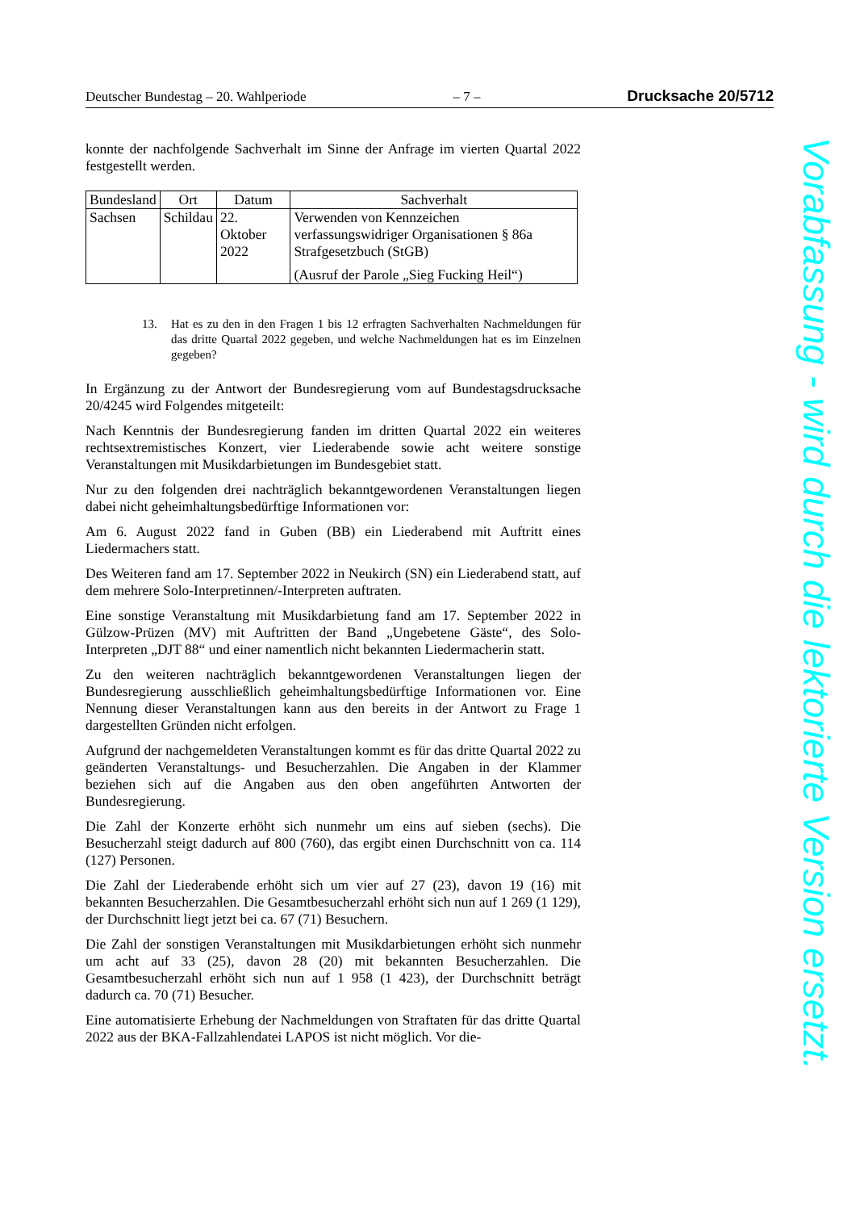Deutscher Bundestag – 20. Wahlperiode – 7 – Drucksache 20/5712
konnte der nachfolgende Sachverhalt im Sinne der Anfrage im vierten Quartal 2022 festgestellt werden.
| Bundesland | Ort | Datum | Sachverhalt |
| --- | --- | --- | --- |
| Sachsen | Schildau | 22. Oktober 2022 | Verwenden von Kennzeichen verfassungswidriger Organisationen § 86a Strafgesetzbuch (StGB) (Ausruf der Parole „Sieg Fucking Heil“) |
13. Hat es zu den in den Fragen 1 bis 12 erfragten Sachverhalten Nachmeldungen für das dritte Quartal 2022 gegeben, und welche Nachmeldungen hat es im Einzelnen gegeben?
In Ergänzung zu der Antwort der Bundesregierung vom auf Bundestagsdrucksache 20/4245 wird Folgendes mitgeteilt:
Nach Kenntnis der Bundesregierung fanden im dritten Quartal 2022 ein weiteres rechtsextremistisches Konzert, vier Liederabende sowie acht weitere sonstige Veranstaltungen mit Musikdarbietungen im Bundesgebiet statt.
Nur zu den folgenden drei nachträglich bekanntgewordenen Veranstaltungen liegen dabei nicht geheimhaltungsbedürftige Informationen vor:
Am 6. August 2022 fand in Guben (BB) ein Liederabend mit Auftritt eines Liedermachers statt.
Des Weiteren fand am 17. September 2022 in Neukirch (SN) ein Liederabend statt, auf dem mehrere Solo-Interpretinnen/-Interpreten auftraten.
Eine sonstige Veranstaltung mit Musikdarbietung fand am 17. September 2022 in Gülzow-Prüzen (MV) mit Auftritten der Band „Ungebetene Gäste“, des Solo-Interpreten „DJT 88“ und einer namentlich nicht bekannten Liedermacherin statt.
Zu den weiteren nachträglich bekanntgewordenen Veranstaltungen liegen der Bundesregierung ausschließlich geheimhaltungsbedürftige Informationen vor. Eine Nennung dieser Veranstaltungen kann aus den bereits in der Antwort zu Frage 1 dargestellten Gründen nicht erfolgen.
Aufgrund der nachgemeldeten Veranstaltungen kommt es für das dritte Quartal 2022 zu geänderten Veranstaltungs- und Besucherzahlen. Die Angaben in der Klammer beziehen sich auf die Angaben aus den oben angeführten Antworten der Bundesregierung.
Die Zahl der Konzerte erhöht sich nunmehr um eins auf sieben (sechs). Die Besucherzahl steigt dadurch auf 800 (760), das ergibt einen Durchschnitt von ca. 114 (127) Personen.
Die Zahl der Liederabende erhöht sich um vier auf 27 (23), davon 19 (16) mit bekannten Besucherzahlen. Die Gesamtbesucherzahl erhöht sich nun auf 1 269 (1 129), der Durchschnitt liegt jetzt bei ca. 67 (71) Besuchern.
Die Zahl der sonstigen Veranstaltungen mit Musikdarbietungen erhöht sich nunmehr um acht auf 33 (25), davon 28 (20) mit bekannten Besucherzahlen. Die Gesamtbesucherzahl erhöht sich nun auf 1 958 (1 423), der Durchschnitt beträgt dadurch ca. 70 (71) Besucher.
Eine automatisierte Erhebung der Nachmeldungen von Straftaten für das dritte Quartal 2022 aus der BKA-Fallzahlendatei LAPOS ist nicht möglich. Vor die-
Vorabfassung - wird durch die lektorierte Version ersetzt.